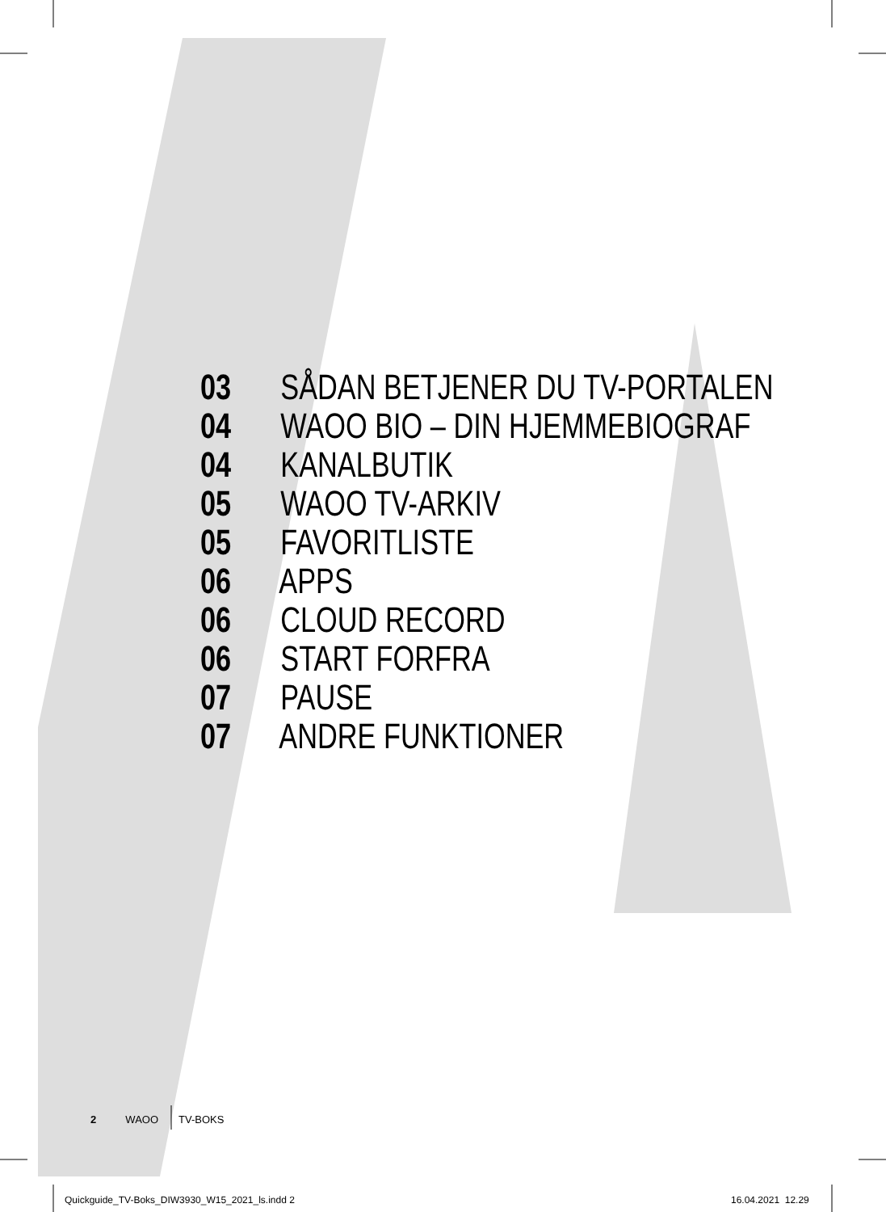03 SÅDAN BETJENER DU TV-PORTALEN
04 WAOO BIO – DIN HJEMMEBIOGRAF
04 KANALBUTIK
05 WAOO TV-ARKIV
05 FAVORITLISTE
06 APPS
06 CLOUD RECORD
06 START FORFRA
07 PAUSE
07 ANDRE FUNKTIONER
2 WAOO TV-BOKS
Quickguide_TV-Boks_DIW3930_W15_2021_ls.indd 2
16.04.2021 12.29